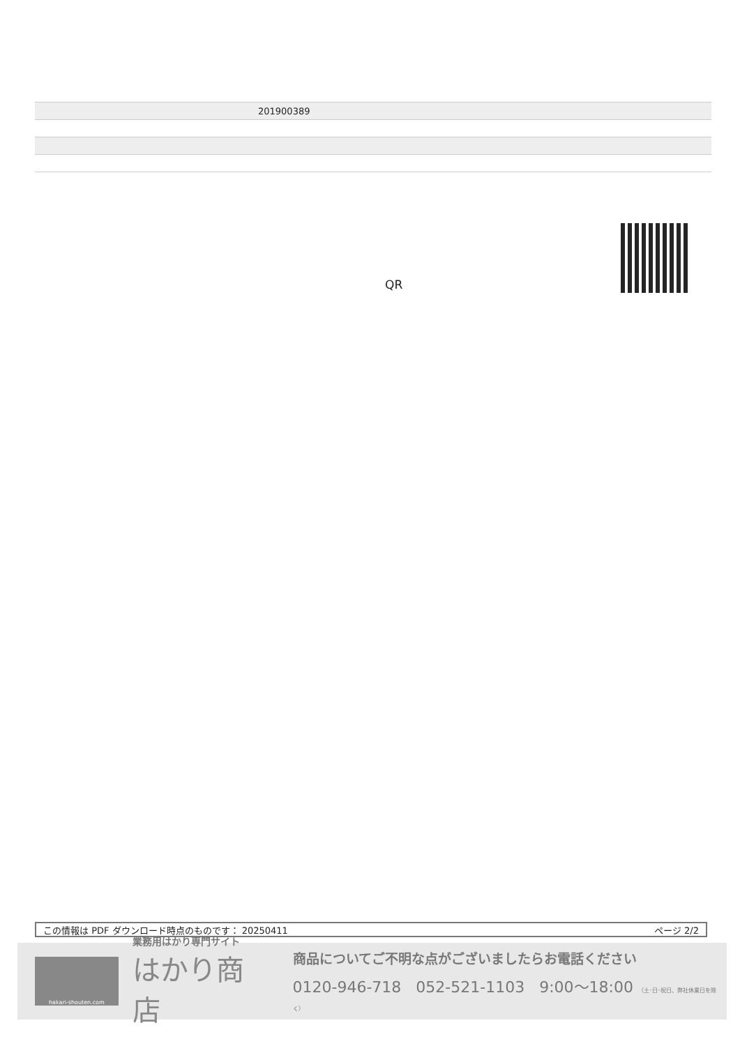| 201900389 |
QR
この情報は PDF ダウンロード時点のものです： 20250411 ページ 2/2
hakari-shouten.com
業務用はかり専門サイト
はかり商店
商品についてご不明な点がございましたらお電話ください
0120-946-718 052-521-1103 9:00〜18:00 （土･日･祝日、弊社休業日を除く）